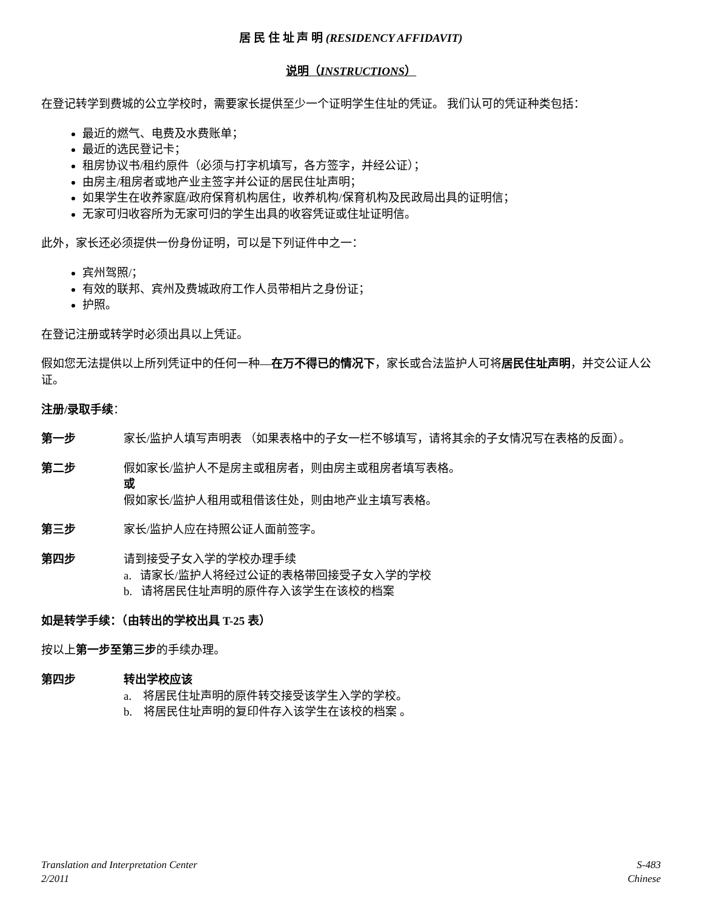居 民 住 址 声 明 (RESIDENCY AFFIDAVIT)
说明（INSTRUCTIONS）
在登记转学到费城的公立学校时，需要家长提供至少一个证明学生住址的凭证。 我们认可的凭证种类包括：
最近的燃气、电费及水费账单；
最近的选民登记卡；
租房协议书/租约原件（必须与打字机填写，各方签字，并经公证）；
由房主/租房者或地产业主签字并公证的居民住址声明；
如果学生在收养家庭/政府保育机构居住，收养机构/保育机构及民政局出具的证明信；
无家可归收容所为无家可归的学生出具的收容凭证或住址证明信。
此外，家长还必须提供一份身份证明，可以是下列证件中之一：
宾州驾照/；
有效的联邦、宾州及费城政府工作人员带相片之身份证；
护照。
在登记注册或转学时必须出具以上凭证。
假如您无法提供以上所列凭证中的任何一种—在万不得已的情况下，家长或合法监护人可将居民住址声明，并交公证人公证。
注册/录取手续：
第一步 家长/监护人填写声明表 （如果表格中的子女一栏不够填写，请将其余的子女情况写在表格的反面）。
第二步 假如家长/监护人不是房主或租房者，则由房主或租房者填写表格。
或
假如家长/监护人租用或租借该住处，则由地产业主填写表格。
第三步 家长/监护人应在持照公证人面前签字。
第四步 请到接受子女入学的学校办理手续
a. 请家长/监护人将经过公证的表格带回接受子女入学的学校
b. 请将居民住址声明的原件存入该学生在该校的档案
如是转学手续：（由转出的学校出具 T-25 表）
按以上第一步至第三步的手续办理。
第四步 转出学校应该
a. 将居民住址声明的原件转交接受该学生入学的学校。
b. 将居民住址声明的复印件存入该学生在该校的档案 。
Translation and Interpretation Center
2/2011
S-483
Chinese